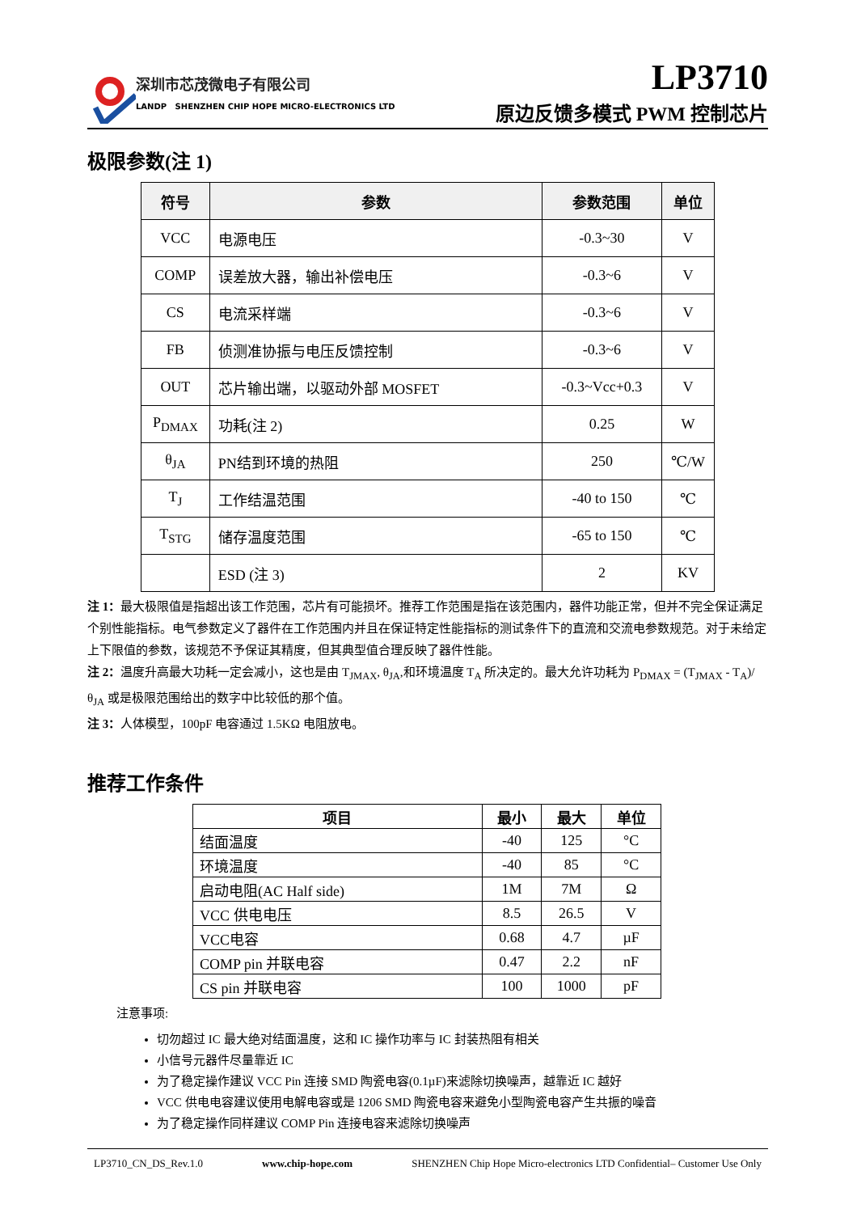深圳市芯茂微电子有限公司
LANDP SHENZHEN CHIP HOPE MICRO-ELECTRONICS LTD
LP3710
原边反馈多模式 PWM 控制芯片
极限参数(注 1)
| 符号 | 参数 | 参数范围 | 单位 |
| --- | --- | --- | --- |
| VCC | 电源电压 | -0.3~30 | V |
| COMP | 误差放大器，输出补偿电压 | -0.3~6 | V |
| CS | 电流采样端 | -0.3~6 | V |
| FB | 侦测准协振与电压反馈控制 | -0.3~6 | V |
| OUT | 芯片输出端，以驱动外部 MOSFET | -0.3~Vcc+0.3 | V |
| P<sub>DMAX</sub> | 功耗(注 2) | 0.25 | W |
| θ<sub>JA</sub> | PN结到环境的热阻 | 250 | ℃/W |
| T<sub>J</sub> | 工作结温范围 | -40 to 150 | ℃ |
| T<sub>STG</sub> | 储存温度范围 | -65 to 150 | ℃ |
| | ESD (注 3) | 2 | KV |
注 1：最大极限值是指超出该工作范围，芯片有可能损坏。推荐工作范围是指在该范围内，器件功能正常，但并不完全保证满足个别性能指标。电气参数定义了器件在工作范围内并且在保证特定性能指标的测试条件下的直流和交流电参数规范。对于未给定上下限值的参数，该规范不予保证其精度，但其典型值合理反映了器件性能。
注 2：温度升高最大功耗一定会减小，这也是由 T<sub>JMAX</sub>, θ<sub>JA</sub>,和环境温度 T<sub>A</sub> 所决定的。最大允许功耗为 P<sub>DMAX</sub> = (T<sub>JMAX</sub> - T<sub>A</sub>)/ θ<sub>JA</sub> 或是极限范围给出的数字中比较低的那个值。
注 3：人体模型，100pF 电容通过 1.5KΩ 电阻放电。
推荐工作条件
| 项目 | 最小 | 最大 | 单位 |
| --- | --- | --- | --- |
| 结面温度 | -40 | 125 | °C |
| 环境温度 | -40 | 85 | °C |
| 启动电阻(AC Half side) | 1M | 7M | Ω |
| VCC 供电电压 | 8.5 | 26.5 | V |
| VCC电容 | 0.68 | 4.7 | µF |
| COMP pin 并联电容 | 0.47 | 2.2 | nF |
| CS pin 并联电容 | 100 | 1000 | pF |
注意事项:
切勿超过 IC 最大绝对结面温度，这和 IC 操作功率与 IC 封装热阻有相关
小信号元器件尽量靠近 IC
为了稳定操作建议 VCC Pin 连接 SMD 陶瓷电容(0.1µF)来滤除切换噪声，越靠近 IC 越好
VCC 供电电容建议使用电解电容或是 1206 SMD 陶瓷电容来避免小型陶瓷电容产生共振的噪音
为了稳定操作同样建议 COMP Pin 连接电容来滤除切换噪声
LP3710_CN_DS_Rev.1.0 www.chip-hope.com SHENZHEN Chip Hope Micro-electronics LTD Confidential– Customer Use Only